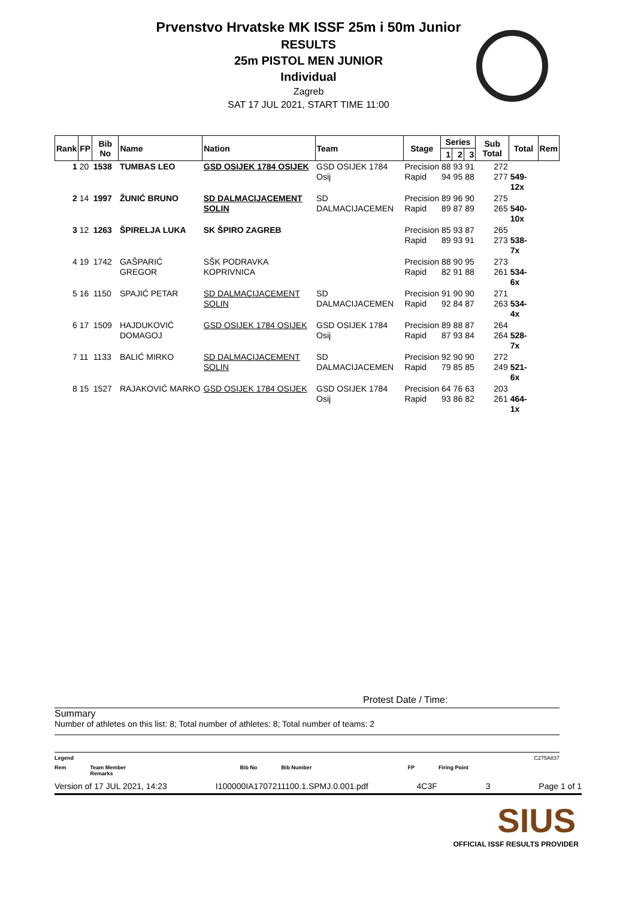Prvenstvo Hrvatske MK ISSF 25m i 50m Junior
RESULTS
25m PISTOL MEN JUNIOR
Individual
Zagreb
SAT 17 JUL 2021, START TIME 11:00
| Rank | FP | Bib No | Name | Nation | Team | Stage | Series | | | Sub Total | Total | Rem |
| --- | --- | --- | --- | --- | --- | --- | --- | --- | --- | --- | --- | --- |
| | | | | | | | 1 | 2 | 3 | | | |
| 1 | 20 | 1538 | TUMBAS LEO | GSD OSIJEK 1784 OSIJEK | GSD OSIJEK 1784 Osij | Precision Rapid | 88 94 | 93 95 | 91 88 | 272 277 | 549-12x | |
| 2 | 14 | 1997 | ŽUNIĆ BRUNO | SD DALMACIJACEMENT SOLIN | SD DALMACIJACEMEN | Precision Rapid | 89 89 | 96 87 | 90 89 | 275 265 | 540-10x | |
| 3 | 12 | 1263 | ŠPIRELJA LUKA | SK ŠPIRO ZAGREB | | Precision Rapid | 85 89 | 93 93 | 87 91 | 265 273 | 538- 7x | |
| 4 | 19 | 1742 | GAŠPARIĆ GREGOR | SŠK PODRAVKA KOPRIVNICA | | Precision Rapid | 88 82 | 90 91 | 95 88 | 273 261 | 534- 6x | |
| 5 | 16 | 1150 | SPAJIĆ PETAR | SD DALMACIJACEMENT SOLIN | SD DALMACIJACEMEN | Precision Rapid | 91 92 | 90 84 | 90 87 | 271 263 | 534- 4x | |
| 6 | 17 | 1509 | HAJDUKOVIĆ DOMAGOJ | GSD OSIJEK 1784 OSIJEK | GSD OSIJEK 1784 Osij | Precision Rapid | 89 87 | 88 93 | 87 84 | 264 264 | 528- 7x | |
| 7 | 11 | 1133 | BALIĆ MIRKO | SD DALMACIJACEMENT SOLIN | SD DALMACIJACEMEN | Precision Rapid | 92 79 | 90 85 | 90 85 | 272 249 | 521- 6x | |
| 8 | 15 | 1527 | RAJAKOVIĆ MARKO | GSD OSIJEK 1784 OSIJEK | GSD OSIJEK 1784 Osij | Precision Rapid | 64 93 | 76 86 | 63 82 | 203 261 | 464- 1x | |
Protest Date / Time:
Summary
Number of athletes on this list: 8; Total number of athletes: 8; Total number of teams: 2
Legend C275A837
Rem Team Member
Remarks Bib No Bib Number FP Firing Point
Version of 17 JUL 2021, 14:23 I100000IA1707211100.1.SPMJ.0.001.pdf 4C3F 3 Page 1 of 1
SIUS
OFFICIAL ISSF RESULTS PROVIDER